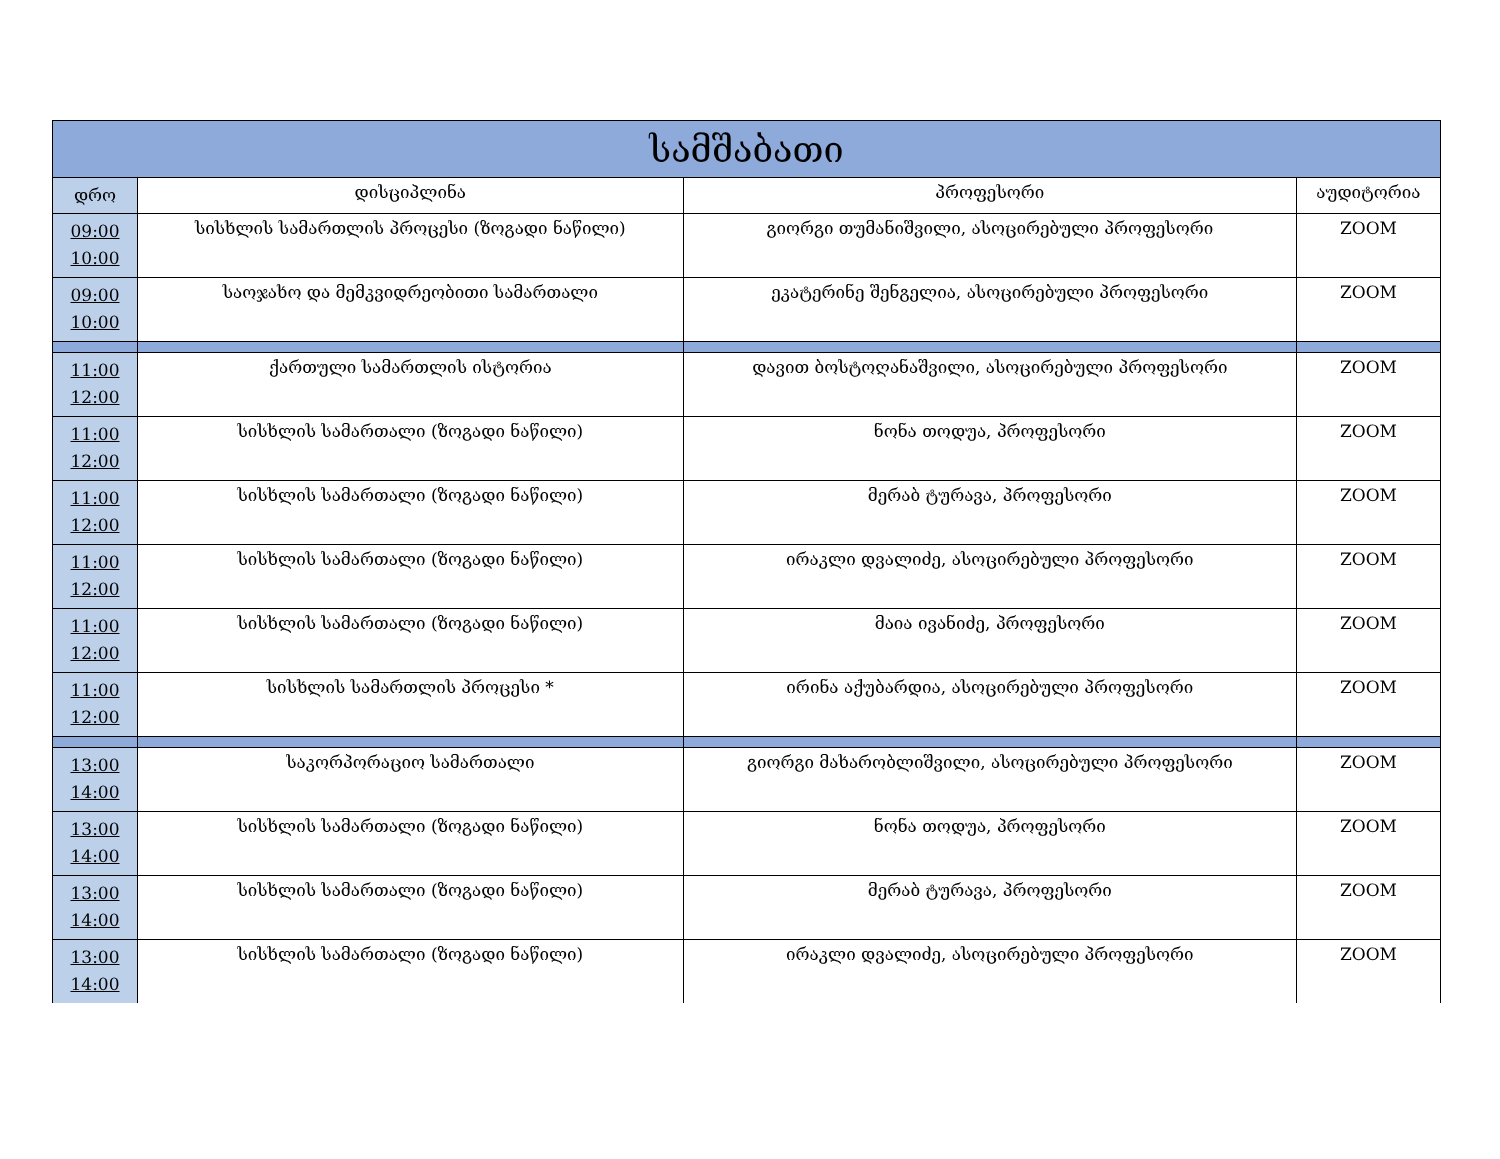| სამშაბათი | | | |
| --- | --- | --- | --- |
| დრო | დისციპლინა | პროფესორი | აუდიტორია |
| 09:00 10:00 | სისხლის სამართლის პროცესი (ზოგადი ნაწილი) | გიორგი თუმანიშვილი, ასოცირებული პროფესორი | ZOOM |
| 09:00 10:00 | საოჯახო და მემკვიდრეობითი სამართალი | ეკატერინე შენგელია, ასოცირებული პროფესორი | ZOOM |
| 11:00 12:00 | ქართული სამართლის ისტორია | დავით ბოსტოღანაშვილი, ასოცირებული პროფესორი | ZOOM |
| 11:00 12:00 | სისხლის სამართალი (ზოგადი ნაწილი) | ნონა თოდუა, პროფესორი | ZOOM |
| 11:00 12:00 | სისხლის სამართალი (ზოგადი ნაწილი) | მერაბ ტურავა, პროფესორი | ZOOM |
| 11:00 12:00 | სისხლის სამართალი (ზოგადი ნაწილი) | ირაკლი დვალიძე, ასოცირებული პროფესორი | ZOOM |
| 11:00 12:00 | სისხლის სამართალი (ზოგადი ნაწილი) | მაია ივანიძე, პროფესორი | ZOOM |
| 11:00 12:00 | სისხლის სამართლის პროცესი * | ირინა აქუბარდია, ასოცირებული პროფესორი | ZOOM |
| 13:00 14:00 | საკორპორაციო სამართალი | გიორგი მახარობლიშვილი, ასოცირებული პროფესორი | ZOOM |
| 13:00 14:00 | სისხლის სამართალი (ზოგადი ნაწილი) | ნონა თოდუა, პროფესორი | ZOOM |
| 13:00 14:00 | სისხლის სამართალი (ზოგადი ნაწილი) | მერაბ ტურავა, პროფესორი | ZOOM |
| 13:00 14:00 | სისხლის სამართალი (ზოგადი ნაწილი) | ირაკლი დვალიძე, ასოცირებული პროფესორი | ZOOM |